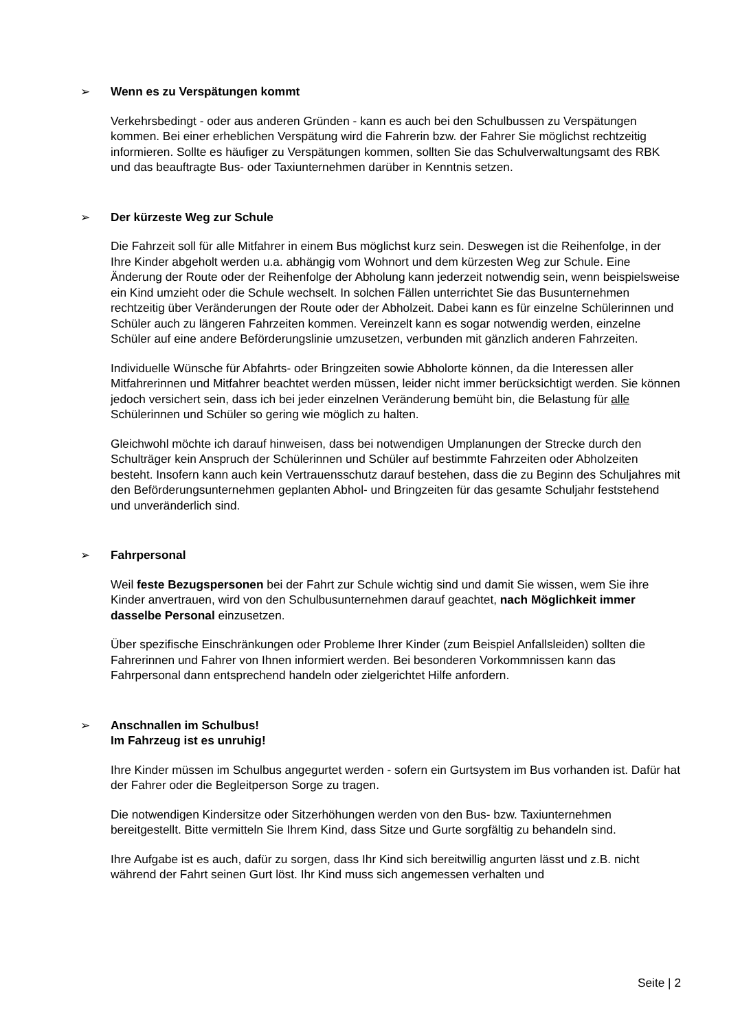➢ Wenn es zu Verspätungen kommt
Verkehrsbedingt - oder aus anderen Gründen - kann es auch bei den Schulbussen zu Verspätungen kommen. Bei einer erheblichen Verspätung wird die Fahrerin bzw. der Fahrer Sie möglichst rechtzeitig informieren. Sollte es häufiger zu Verspätungen kommen, sollten Sie das Schulverwaltungsamt des RBK und das beauftragte Bus- oder Taxiunternehmen darüber in Kenntnis setzen.
➢ Der kürzeste Weg zur Schule
Die Fahrzeit soll für alle Mitfahrer in einem Bus möglichst kurz sein. Deswegen ist die Reihenfolge, in der Ihre Kinder abgeholt werden u.a. abhängig vom Wohnort und dem kürzesten Weg zur Schule. Eine Änderung der Route oder der Reihenfolge der Abholung kann jederzeit notwendig sein, wenn beispielsweise ein Kind umzieht oder die Schule wechselt. In solchen Fällen unterrichtet Sie das Busunternehmen rechtzeitig über Veränderungen der Route oder der Abholzeit. Dabei kann es für einzelne Schülerinnen und Schüler auch zu längeren Fahrzeiten kommen. Vereinzelt kann es sogar notwendig werden, einzelne Schüler auf eine andere Beförderungslinie umzusetzen, verbunden mit gänzlich anderen Fahrzeiten.
Individuelle Wünsche für Abfahrts- oder Bringzeiten sowie Abholorte können, da die Interessen aller Mitfahrerinnen und Mitfahrer beachtet werden müssen, leider nicht immer berücksichtigt werden. Sie können jedoch versichert sein, dass ich bei jeder einzelnen Veränderung bemüht bin, die Belastung für alle Schülerinnen und Schüler so gering wie möglich zu halten.
Gleichwohl möchte ich darauf hinweisen, dass bei notwendigen Umplanungen der Strecke durch den Schulträger kein Anspruch der Schülerinnen und Schüler auf bestimmte Fahrzeiten oder Abholzeiten besteht. Insofern kann auch kein Vertrauensschutz darauf bestehen, dass die zu Beginn des Schuljahres mit den Beförderungsunternehmen geplanten Abhol- und Bringzeiten für das gesamte Schuljahr feststehend und unveränderlich sind.
➢ Fahrpersonal
Weil feste Bezugspersonen bei der Fahrt zur Schule wichtig sind und damit Sie wissen, wem Sie ihre Kinder anvertrauen, wird von den Schulbusunternehmen darauf geachtet, nach Möglichkeit immer dasselbe Personal einzusetzen.
Über spezifische Einschränkungen oder Probleme Ihrer Kinder (zum Beispiel Anfallsleiden) sollten die Fahrerinnen und Fahrer von Ihnen informiert werden. Bei besonderen Vorkommnissen kann das Fahrpersonal dann entsprechend handeln oder zielgerichtet Hilfe anfordern.
➢ Anschnallen im Schulbus!
Im Fahrzeug ist es unruhig!
Ihre Kinder müssen im Schulbus angegurtet werden - sofern ein Gurtsystem im Bus vorhanden ist. Dafür hat der Fahrer oder die Begleitperson Sorge zu tragen.
Die notwendigen Kindersitze oder Sitzerhöhungen werden von den Bus- bzw. Taxiunternehmen bereitgestellt. Bitte vermitteln Sie Ihrem Kind, dass Sitze und Gurte sorgfältig zu behandeln sind.
Ihre Aufgabe ist es auch, dafür zu sorgen, dass Ihr Kind sich bereitwillig angurten lässt und z.B. nicht während der Fahrt seinen Gurt löst. Ihr Kind muss sich angemessen verhalten und
Seite | 2